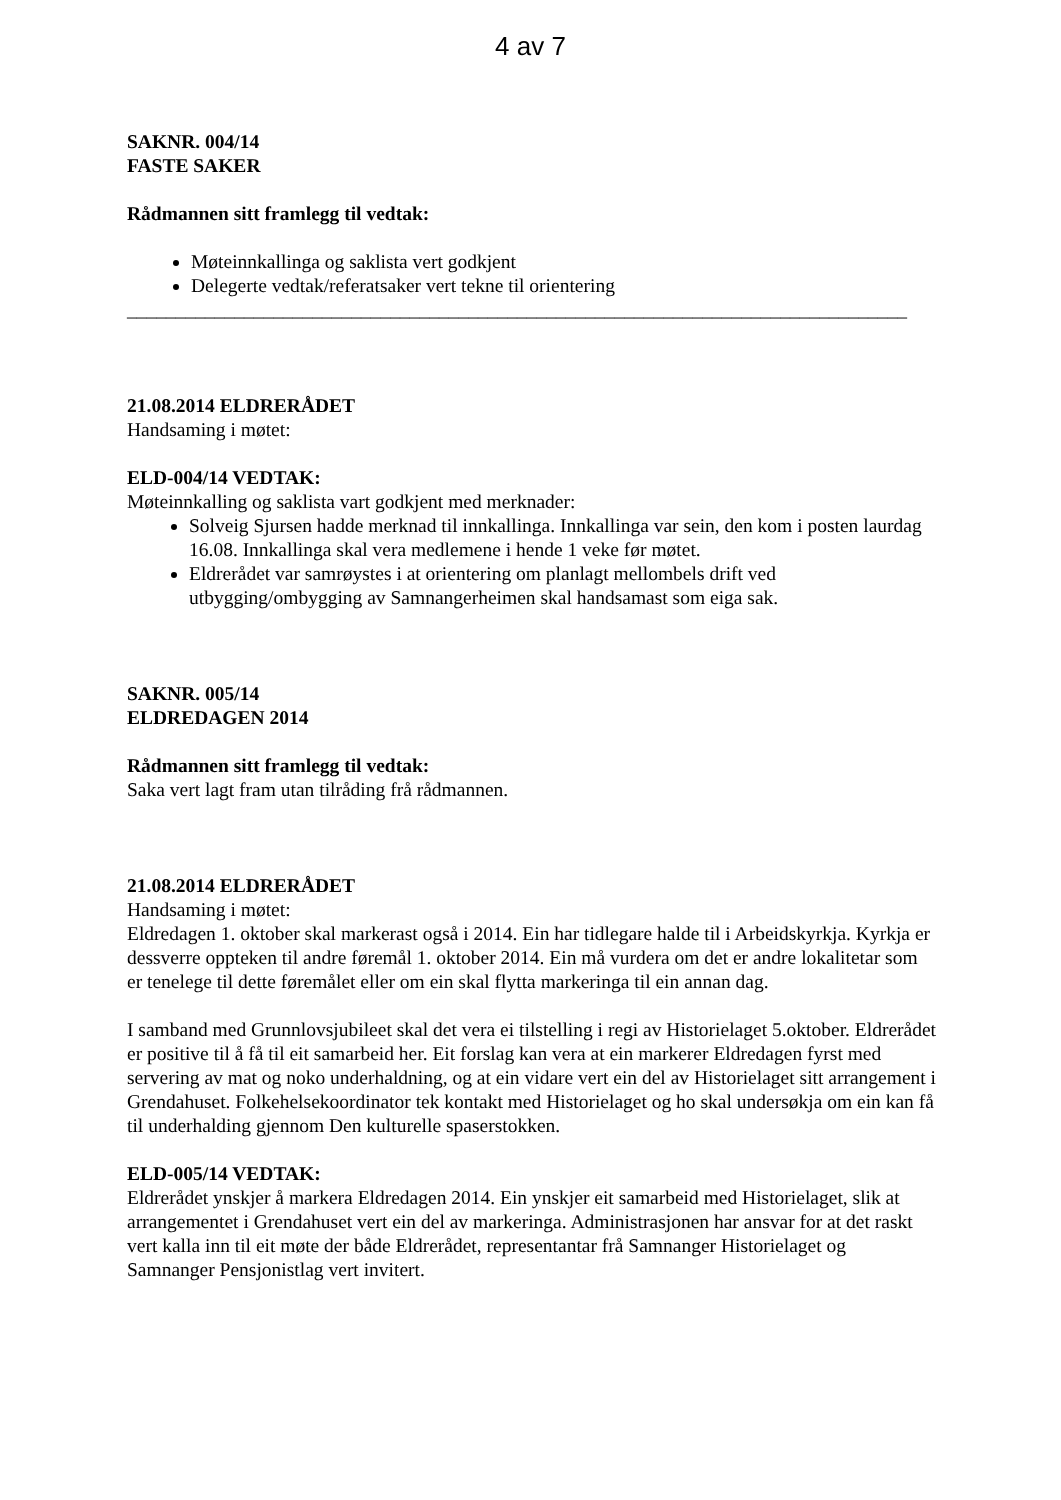4 av 7
SAKNR. 004/14
FASTE SAKER
Rådmannen sitt framlegg til vedtak:
Møteinnkallinga og saklista vert godkjent
Delegerte vedtak/referatsaker vert tekne til orientering
________________________________________________________________________________
21.08.2014 ELDRERÅDET
Handsaming i møtet:
ELD-004/14 VEDTAK:
Møteinnkalling og saklista vart godkjent med merknader:
Solveig Sjursen hadde merknad til innkallinga. Innkallinga var sein, den kom i posten laurdag 16.08. Innkallinga skal vera medlemene i hende 1 veke før møtet.
Eldrerådet var samrøystes i at orientering om planlagt mellombels drift ved utbygging/ombygging av Samnangerheimen skal handsamast som eiga sak.
SAKNR. 005/14
ELDREDAGEN 2014
Rådmannen sitt framlegg til vedtak:
Saka vert lagt fram utan tilråding frå rådmannen.
21.08.2014 ELDRERÅDET
Handsaming i møtet:
Eldredagen 1. oktober skal markerast også i 2014. Ein har tidlegare halde til i Arbeidskyrkja. Kyrkja er dessverre oppteken til andre føremål 1. oktober 2014. Ein må vurdera om det er andre lokalitetar som er tenelege til dette føremålet eller om ein skal flytta markeringa til ein annan dag.
I samband med Grunnlovsjubileet skal det vera ei tilstelling i regi av Historielaget 5.oktober. Eldrerådet er positive til å få til eit samarbeid her. Eit forslag kan vera at ein markerer Eldredagen fyrst med servering av mat og noko underhaldning, og at ein vidare vert ein del av Historielaget sitt arrangement i Grendahuset. Folkehelsekoordinator tek kontakt med Historielaget og ho skal undersøkja om ein kan få til underhalding gjennom Den kulturelle spaserstokken.
ELD-005/14 VEDTAK:
Eldrerådet ynskjer å markera Eldredagen 2014. Ein ynskjer eit samarbeid med Historielaget, slik at arrangementet i Grendahuset vert ein del av markeringa. Administrasjonen har ansvar for at det raskt vert kalla inn til eit møte der både Eldrerådet, representantar frå Samnanger Historielaget og Samnanger Pensjonistlag vert invitert.